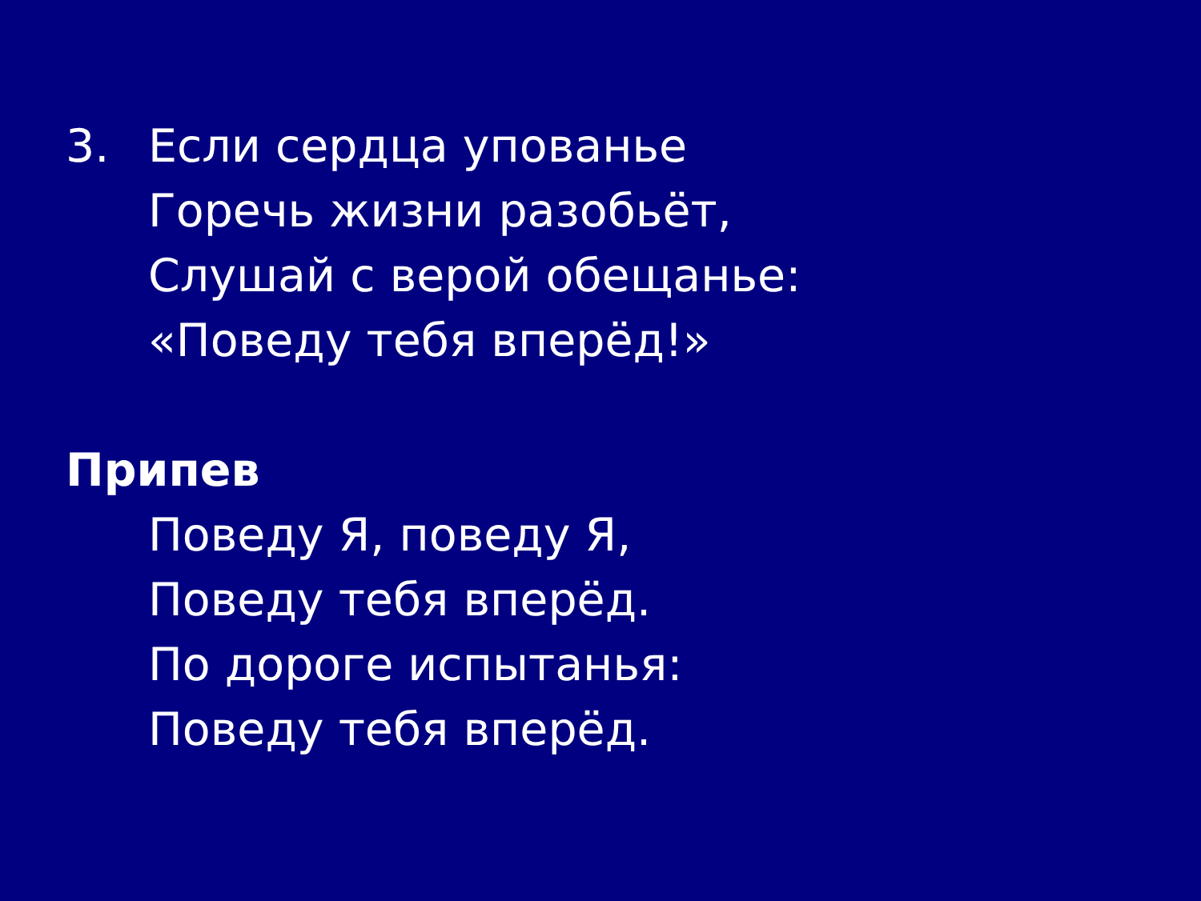3. Если сердца упованье
Горечь жизни разобьёт,
Слушай с верой обещанье:
«Поведу тебя вперёд!»
Припев
Поведу Я, поведу Я,
Поведу тебя вперёд.
По дороге испытанья:
Поведу тебя вперёд.